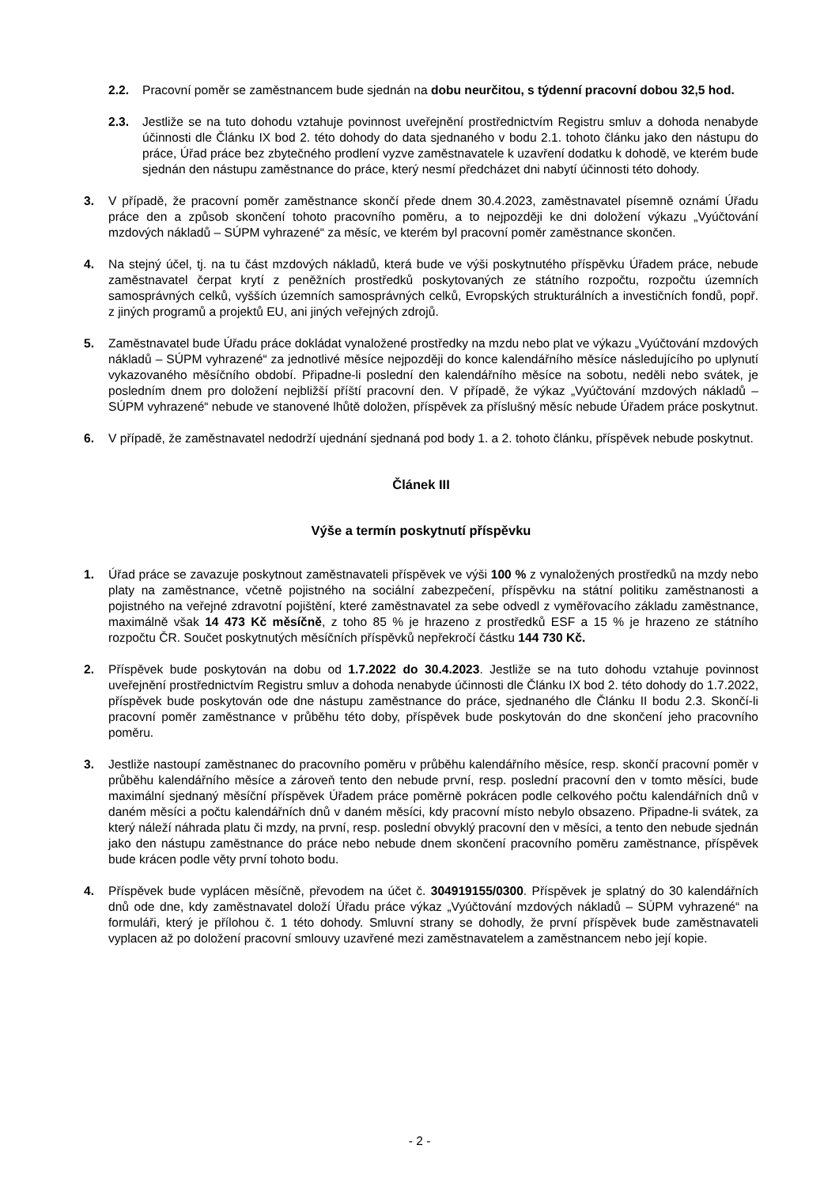2.2. Pracovní poměr se zaměstnancem bude sjednán na dobu neurčitou, s týdenní pracovní dobou 32,5 hod.
2.3. Jestliže se na tuto dohodu vztahuje povinnost uveřejnění prostřednictvím Registru smluv a dohoda nenabyde účinnosti dle Článku IX bod 2. této dohody do data sjednaného v bodu 2.1. tohoto článku jako den nástupu do práce, Úřad práce bez zbytečného prodlení vyzve zaměstnavatele k uzavření dodatku k dohodě, ve kterém bude sjednán den nástupu zaměstnance do práce, který nesmí předcházet dni nabytí účinnosti této dohody.
3. V případě, že pracovní poměr zaměstnance skončí přede dnem 30.4.2023, zaměstnavatel písemně oznámí Úřadu práce den a způsob skončení tohoto pracovního poměru, a to nejpozději ke dni doložení výkazu „Vyúčtování mzdových nákladů – SÚPM vyhrazené“ za měsíc, ve kterém byl pracovní poměr zaměstnance skončen.
4. Na stejný účel, tj. na tu část mzdových nákladů, která bude ve výši poskytnutého příspěvku Úřadem práce, nebude zaměstnavatel čerpat krytí z peněžních prostředků poskytovaných ze státního rozpočtu, rozpočtu územních samosprávných celků, vyšších územních samosprávných celků, Evropských strukturálních a investičních fondů, popř. z jiných programů a projektů EU, ani jiných veřejných zdrojů.
5. Zaměstnavatel bude Úřadu práce dokládat vynaložené prostředky na mzdu nebo plat ve výkazu „Vyúčtování mzdových nákladů – SÚPM vyhrazené“ za jednotlivé měsíce nejpozději do konce kalendářního měsíce následujícího po uplynutí vykazovaného měsíčního období. Připadne-li poslední den kalendářního měsíce na sobotu, neděli nebo svátek, je posledním dnem pro doložení nejbližší příští pracovní den. V případě, že výkaz „Vyúčtování mzdových nákladů – SÚPM vyhrazené“ nebude ve stanovené lhůtě doložen, příspěvek za příslušný měsíc nebude Úřadem práce poskytnut.
6. V případě, že zaměstnavatel nedodrží ujednání sjednaná pod body 1. a 2. tohoto článku, příspěvek nebude poskytnut.
Článek III
Výše a termín poskytnutí příspěvku
1. Úřad práce se zavazuje poskytnout zaměstnavateli příspěvek ve výši 100 % z vynaložených prostředků na mzdy nebo platy na zaměstnance, včetně pojistného na sociální zabezpečení, příspěvku na státní politiku zaměstnanosti a pojistného na veřejné zdravotní pojištění, které zaměstnavatel za sebe odvedl z vyměřovacího základu zaměstnance, maximálně však 14 473 Kč měsíčně, z toho 85 % je hrazeno z prostředků ESF a 15 % je hrazeno ze státního rozpočtu ČR. Součet poskytnutých měsíčních příspěvků nepřekročí částku 144 730 Kč.
2. Příspěvek bude poskytován na dobu od 1.7.2022 do 30.4.2023. Jestliže se na tuto dohodu vztahuje povinnost uveřejnění prostřednictvím Registru smluv a dohoda nenabyde účinnosti dle Článku IX bod 2. této dohody do 1.7.2022, příspěvek bude poskytován ode dne nástupu zaměstnance do práce, sjednaného dle Článku II bodu 2.3. Skončí-li pracovní poměr zaměstnance v průběhu této doby, příspěvek bude poskytován do dne skončení jeho pracovního poměru.
3. Jestliže nastoupí zaměstnanec do pracovního poměru v průběhu kalendářního měsíce, resp. skončí pracovní poměr v průběhu kalendářního měsíce a zároveň tento den nebude první, resp. poslední pracovní den v tomto měsíci, bude maximální sjednaný měsíční příspěvek Úřadem práce poměrně pokrácen podle celkového počtu kalendářních dnů v daném měsíci a počtu kalendářních dnů v daném měsíci, kdy pracovní místo nebylo obsazeno. Připadne-li svátek, za který náleží náhrada platu či mzdy, na první, resp. poslední obvyklý pracovní den v měsíci, a tento den nebude sjednán jako den nástupu zaměstnance do práce nebo nebude dnem skončení pracovního poměru zaměstnance, příspěvek bude krácen podle věty první tohoto bodu.
4. Příspěvek bude vyplácen měsíčně, převodem na účet č. 304919155/0300. Příspěvek je splatný do 30 kalendářních dnů ode dne, kdy zaměstnavatel doloží Úřadu práce výkaz „Vyúčtování mzdových nákladů – SÚPM vyhrazené“ na formuláři, který je přílohou č. 1 této dohody. Smluvní strany se dohodly, že první příspěvek bude zaměstnavateli vyplacen až po doložení pracovní smlouvy uzavřené mezi zaměstnavatelem a zaměstnancem nebo její kopie.
- 2 -